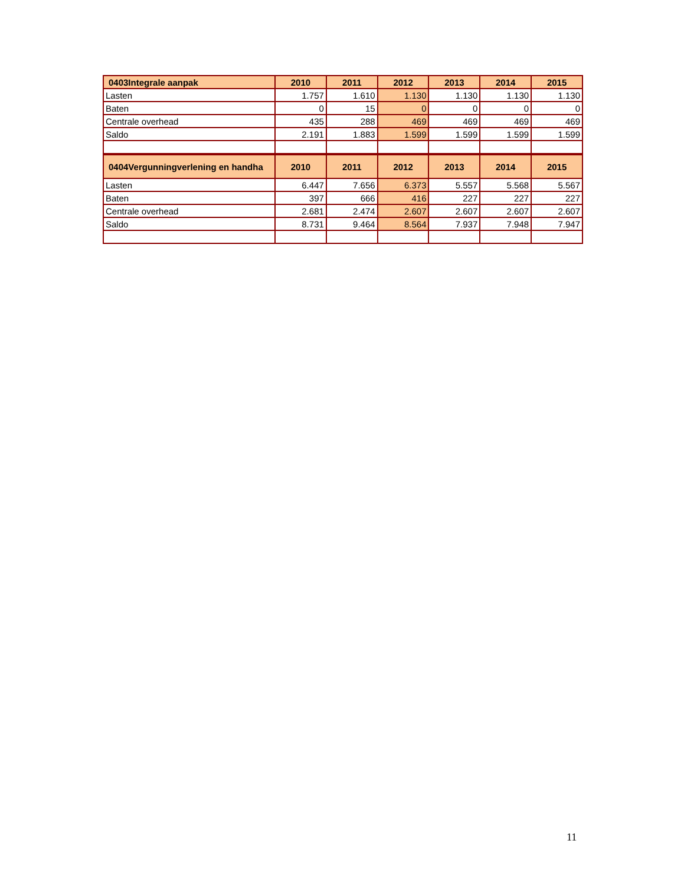| 0403Integrale aanpak | 2010 | 2011 | 2012 | 2013 | 2014 | 2015 |
| --- | --- | --- | --- | --- | --- | --- |
| Lasten | 1.757 | 1.610 | 1.130 | 1.130 | 1.130 | 1.130 |
| Baten | 0 | 15 | 0 | 0 | 0 | 0 |
| Centrale overhead | 435 | 288 | 469 | 469 | 469 | 469 |
| Saldo | 2.191 | 1.883 | 1.599 | 1.599 | 1.599 | 1.599 |
| 0404Vergunningverlening en handha | 2010 | 2011 | 2012 | 2013 | 2014 | 2015 |
| Lasten | 6.447 | 7.656 | 6.373 | 5.557 | 5.568 | 5.567 |
| Baten | 397 | 666 | 416 | 227 | 227 | 227 |
| Centrale overhead | 2.681 | 2.474 | 2.607 | 2.607 | 2.607 | 2.607 |
| Saldo | 8.731 | 9.464 | 8.564 | 7.937 | 7.948 | 7.947 |
11